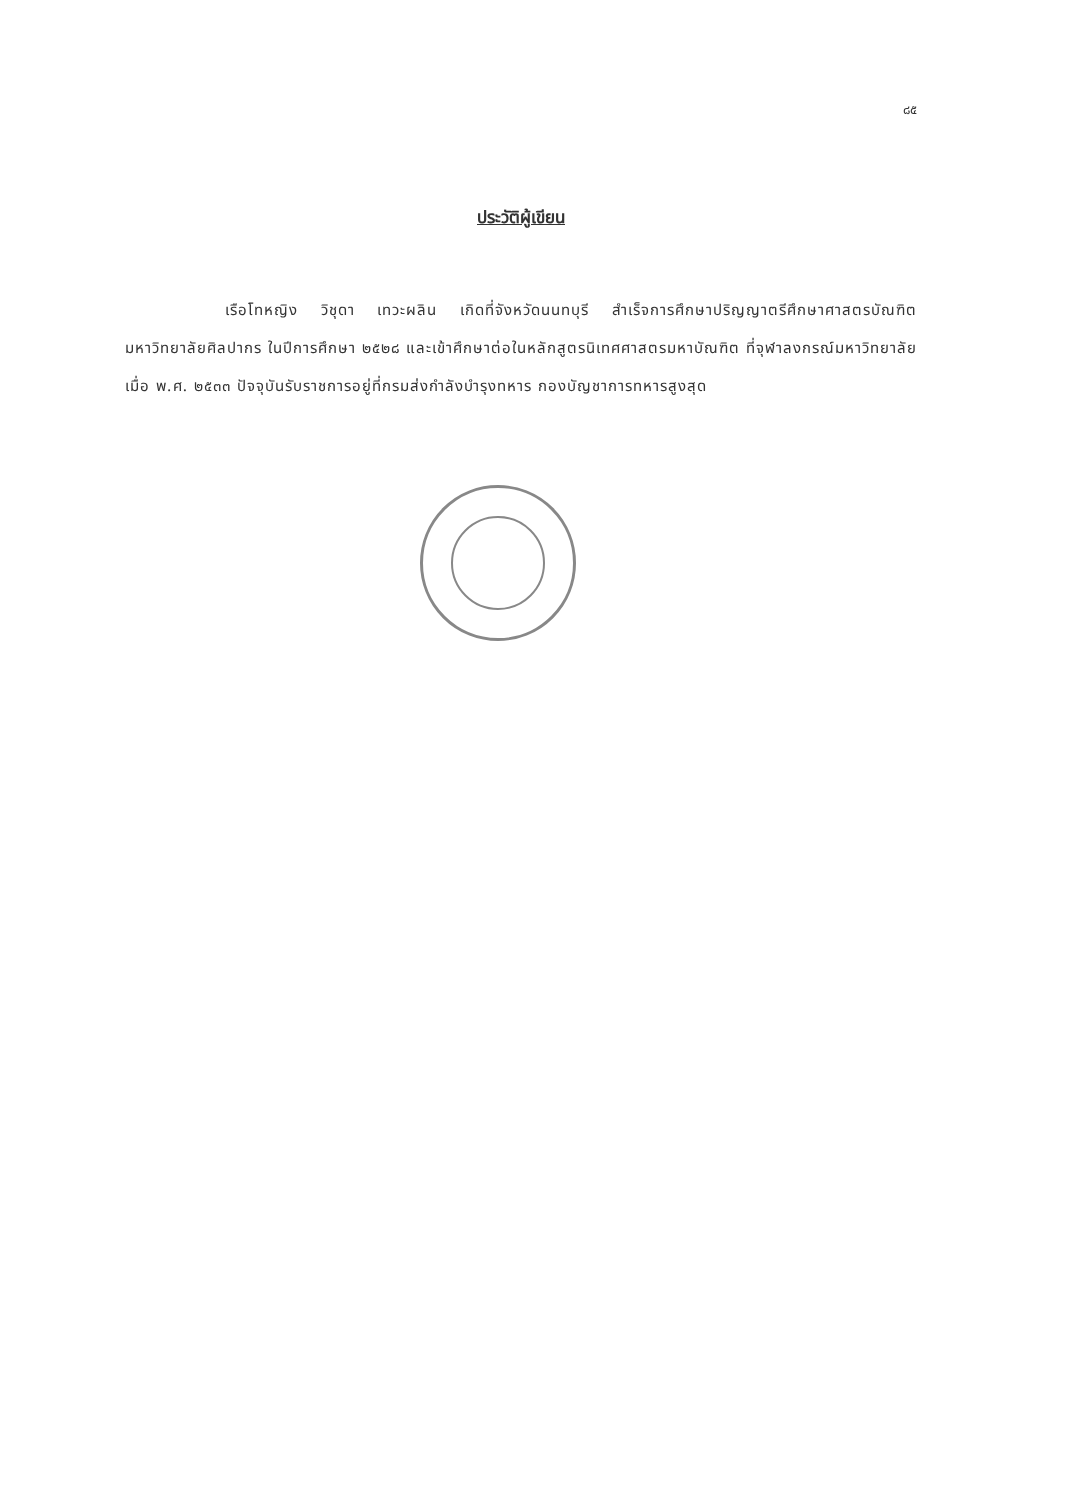๘๕
ประวัติผู้เขียน
เรือโทหญิง วิชุดา เทวะผลิน เกิดที่จังหวัดนนทบุรี สำเร็จการศึกษาปริญญาตรีศึกษาศาสตรบัณฑิต มหาวิทยาลัยศิลปากร ในปีการศึกษา ๒๕๒๘ และเข้าศึกษาต่อในหลักสูตรนิเทศศาสตรมหาบัณฑิต ที่จุฬาลงกรณ์มหาวิทยาลัย เมื่อ พ.ศ. ๒๕๓๓ ปัจจุบันรับราชการอยู่ที่กรมส่งกำลังบำรุงทหาร กองบัญชาการทหารสูงสุด